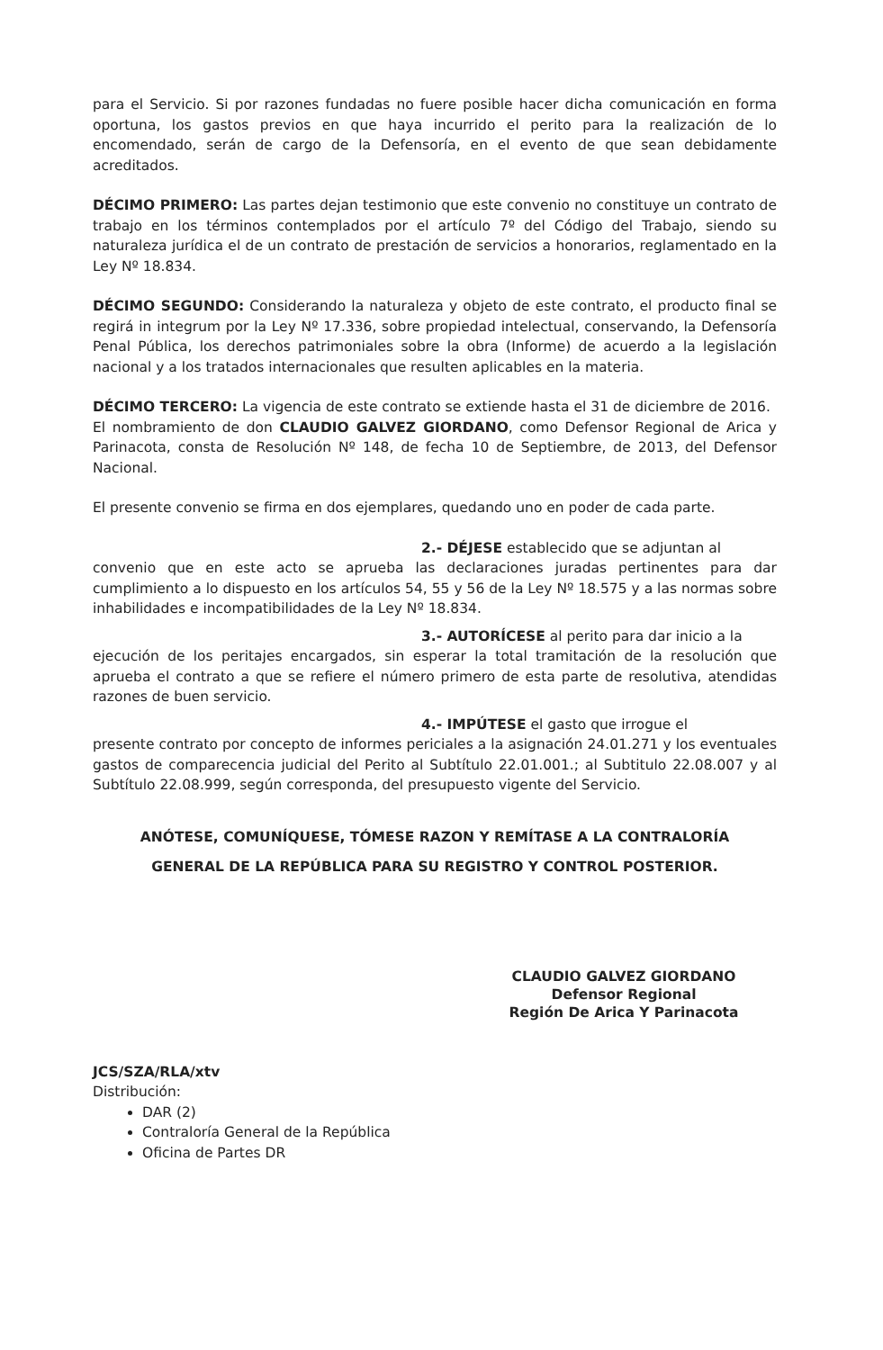para el Servicio. Si por razones fundadas no fuere posible hacer dicha comunicación en forma oportuna, los gastos previos en que haya incurrido el perito para la realización de lo encomendado, serán de cargo de la Defensoría, en el evento de que sean debidamente acreditados.
DÉCIMO PRIMERO: Las partes dejan testimonio que este convenio no constituye un contrato de trabajo en los términos contemplados por el artículo 7º del Código del Trabajo, siendo su naturaleza jurídica el de un contrato de prestación de servicios a honorarios, reglamentado en la Ley Nº 18.834.
DÉCIMO SEGUNDO: Considerando la naturaleza y objeto de este contrato, el producto final se regirá in integrum por la Ley Nº 17.336, sobre propiedad intelectual, conservando, la Defensoría Penal Pública, los derechos patrimoniales sobre la obra (Informe) de acuerdo a la legislación nacional y a los tratados internacionales que resulten aplicables en la materia.
DÉCIMO TERCERO: La vigencia de este contrato se extiende hasta el 31 de diciembre de 2016.
El nombramiento de don CLAUDIO GALVEZ GIORDANO, como Defensor Regional de Arica y Parinacota, consta de Resolución Nº 148, de fecha 10 de Septiembre, de 2013, del Defensor Nacional.
El presente convenio se firma en dos ejemplares, quedando uno en poder de cada parte.
2.- DÉJESE establecido que se adjuntan al
convenio que en este acto se aprueba las declaraciones juradas pertinentes para dar cumplimiento a lo dispuesto en los artículos 54, 55 y 56 de la Ley Nº 18.575 y a las normas sobre inhabilidades e incompatibilidades de la Ley Nº 18.834.
3.- AUTORÍCESE al perito para dar inicio a la
ejecución de los peritajes encargados, sin esperar la total tramitación de la resolución que aprueba el contrato a que se refiere el número primero de esta parte de resolutiva, atendidas razones de buen servicio.
4.- IMPÚTESE el gasto que irrogue el
presente contrato por concepto de informes periciales a la asignación 24.01.271 y los eventuales gastos de comparecencia judicial del Perito al Subtítulo 22.01.001.; al Subtitulo 22.08.007 y al Subtítulo 22.08.999, según corresponda, del presupuesto vigente del Servicio.
ANÓTESE, COMUNÍQUESE, TÓMESE RAZON Y REMÍTASE A LA CONTRALORÍA
GENERAL DE LA REPÚBLICA PARA SU REGISTRO Y CONTROL POSTERIOR.
CLAUDIO GALVEZ GIORDANO
Defensor Regional
Región De Arica Y Parinacota
JCS/SZA/RLA/xtv
Distribución:
DAR (2)
Contraloría General de la República
Oficina de Partes DR